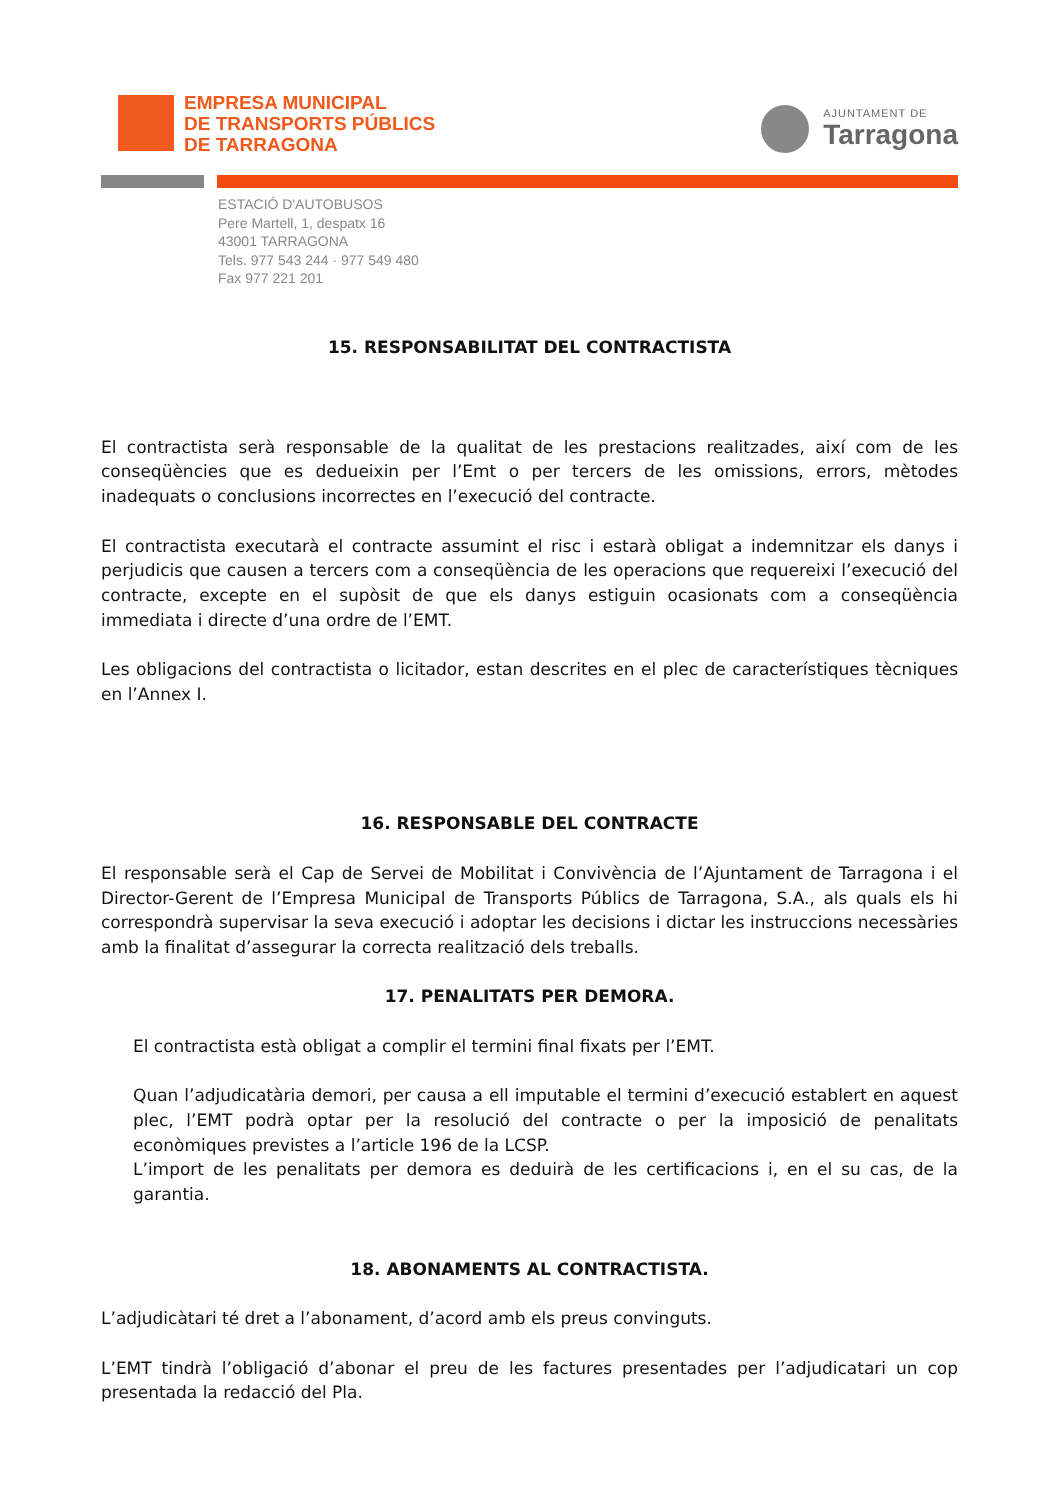EMPRESA MUNICIPAL
DE TRANSPORTS PÚBLICS
DE TARRAGONA
AJUNTAMENT DE
Tarragona
ESTACIÓ D'AUTOBUSOS
Pere Martell, 1, despatx 16
43001 TARRAGONA
Tels. 977 543 244 · 977 549 480
Fax 977 221 201
15. RESPONSABILITAT DEL CONTRACTISTA
El contractista serà responsable de la qualitat de les prestacions realitzades, així com de les conseqüències que es dedueixin per l’Emt o per tercers de les omissions, errors, mètodes inadequats o conclusions incorrectes en l’execució del contracte.
El contractista executarà el contracte assumint el risc i estarà obligat a indemnitzar els danys i perjudicis que causen a tercers com a conseqüència de les operacions que requereixi l’execució del contracte, excepte en el supòsit de que els danys estiguin ocasionats com a conseqüència immediata i directe d’una ordre de l’EMT.
Les obligacions del contractista o licitador, estan descrites en el plec de característiques tècniques en l’Annex I.
16. RESPONSABLE DEL CONTRACTE
El responsable serà el Cap de Servei de Mobilitat i Convivència de l’Ajuntament de Tarragona i el Director-Gerent de l’Empresa Municipal de Transports Públics de Tarragona, S.A., als quals els hi correspondrà supervisar la seva execució i adoptar les decisions i dictar les instruccions necessàries amb la finalitat d’assegurar la correcta realització dels treballs.
17. PENALITATS PER DEMORA.
El contractista està obligat a complir el termini final fixats per l’EMT.
Quan l’adjudicatària demori, per causa a ell imputable el termini d’execució establert en aquest plec, l’EMT podrà optar per la resolució del contracte o per la imposició de penalitats econòmiques previstes a l’article 196 de la LCSP.
L’import de les penalitats per demora es deduirà de les certificacions i, en el su cas, de la garantia.
18. ABONAMENTS AL CONTRACTISTA.
L’adjudicàtari té dret a l’abonament, d’acord amb els preus convinguts.
L’EMT tindrà l’obligació d’abonar el preu de les factures presentades per l’adjudicatari un cop presentada la redacció del Pla.